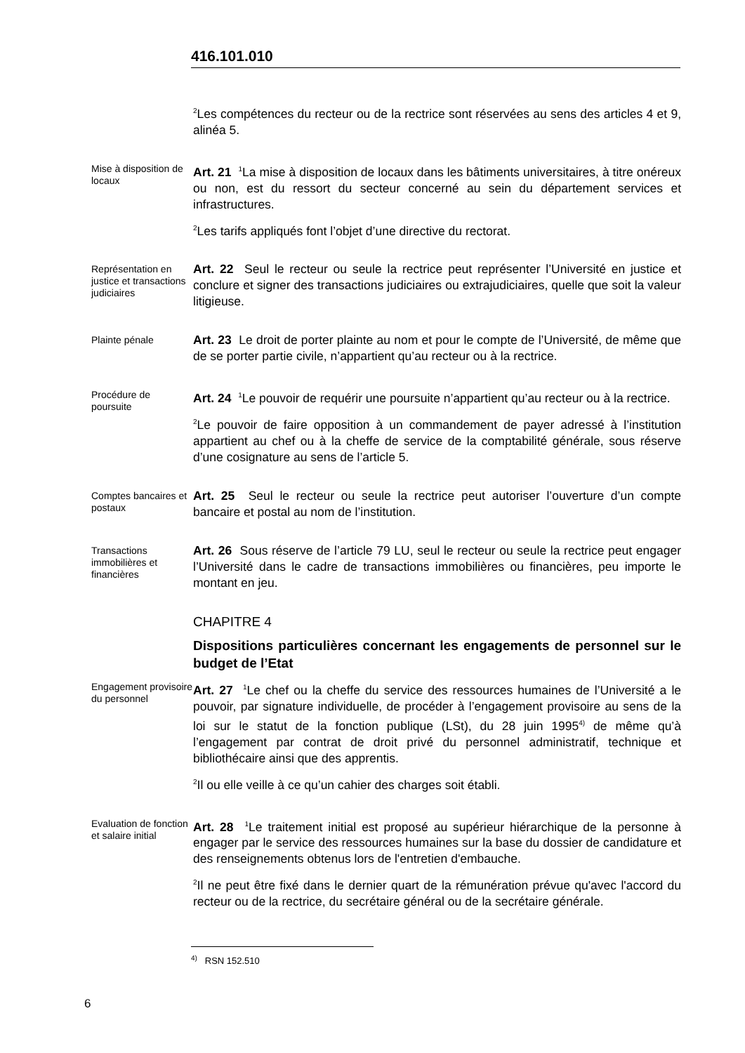416.101.010
<sup>2</sup> Les compétences du recteur ou de la rectrice sont réservées au sens des articles 4 et 9, alinéa 5.
Mise à disposition de locaux
Art. 21 <sup>1</sup>La mise à disposition de locaux dans les bâtiments universitaires, à titre onéreux ou non, est du ressort du secteur concerné au sein du département services et infrastructures.
<sup>2</sup> Les tarifs appliqués font l’objet d’une directive du rectorat.
Représentation en justice et transactions judiciaires
Art. 22 Seul le recteur ou seule la rectrice peut représenter l’Université en justice et conclure et signer des transactions judiciaires ou extrajudiciaires, quelle que soit la valeur litigieuse.
Plainte pénale
Art. 23 Le droit de porter plainte au nom et pour le compte de l’Université, de même que de se porter partie civile, n’appartient qu’au recteur ou à la rectrice.
Procédure de poursuite
Art. 24 <sup>1</sup>Le pouvoir de requérir une poursuite n’appartient qu’au recteur ou à la rectrice.
<sup>2</sup> Le pouvoir de faire opposition à un commandement de payer adressé à l’institution appartient au chef ou à la cheffe de service de la comptabilité générale, sous réserve d’une cosignature au sens de l’article 5.
Comptes bancaires et postaux
Art. 25 Seul le recteur ou seule la rectrice peut autoriser l’ouverture d’un compte bancaire et postal au nom de l’institution.
Transactions immobilières et financières
Art. 26 Sous réserve de l’article 79 LU, seul le recteur ou seule la rectrice peut engager l’Université dans le cadre de transactions immobilières ou financières, peu importe le montant en jeu.
CHAPITRE 4
Dispositions particulières concernant les engagements de personnel sur le budget de l’Etat
Engagement provisoire du personnel
Art. 27 <sup>1</sup>Le chef ou la cheffe du service des ressources humaines de l’Université a le pouvoir, par signature individuelle, de procéder à l’engagement provisoire au sens de la loi sur le statut de la fonction publique (LSt), du 28 juin 1995<sup>4)</sup> de même qu’à l’engagement par contrat de droit privé du personnel administratif, technique et bibliothécaire ainsi que des apprentis.
<sup>2</sup> Il ou elle veille à ce qu’un cahier des charges soit établi.
Evaluation de fonction et salaire initial
Art. 28 <sup>1</sup>Le traitement initial est proposé au supérieur hiérarchique de la personne à engager par le service des ressources humaines sur la base du dossier de candidature et des renseignements obtenus lors de l'entretien d'embauche.
<sup>2</sup> Il ne peut être fixé dans le dernier quart de la rémunération prévue qu'avec l'accord du recteur ou de la rectrice, du secrétaire général ou de la secrétaire générale.
<sup>4)</sup> RSN 152.510
6